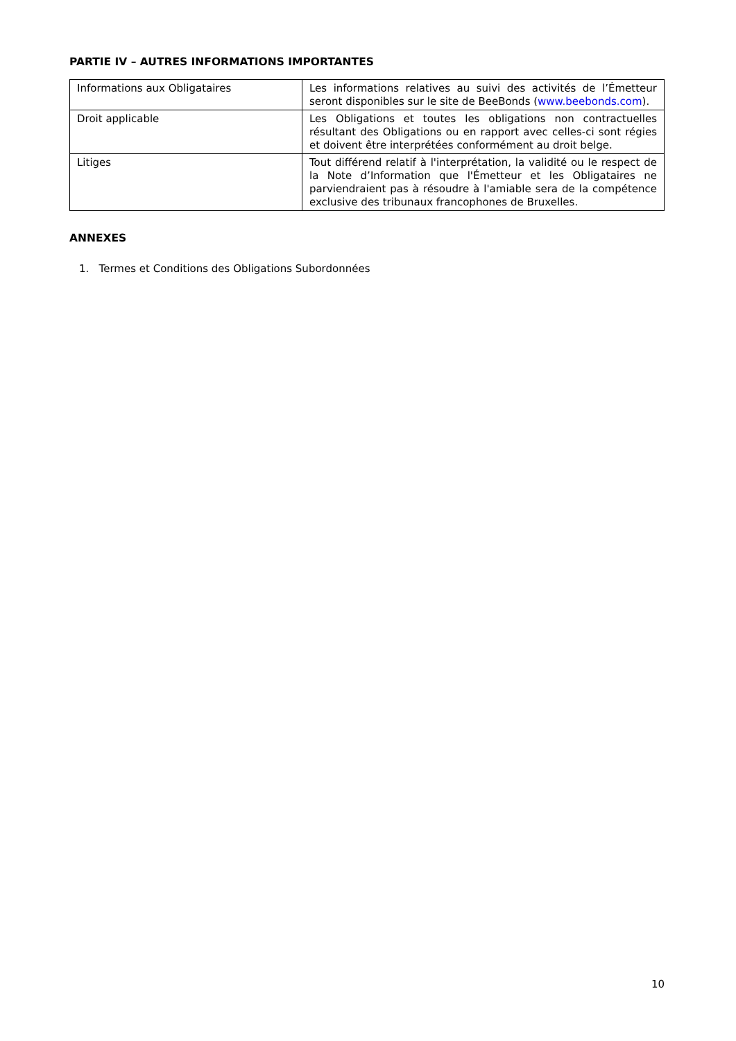PARTIE IV – AUTRES INFORMATIONS IMPORTANTES
| Informations aux Obligataires | Les informations relatives au suivi des activités de l’Émetteur seront disponibles sur le site de BeeBonds ( www.beebonds.com ). |
| Droit applicable | Les Obligations et toutes les obligations non contractuelles résultant des Obligations ou en rapport avec celles-ci sont régies et doivent être interprétées conformément au droit belge. |
| Litiges | Tout différend relatif à l'interprétation, la validité ou le respect de la Note d’Information que l'Émetteur et les Obligataires ne parviendraient pas à résoudre à l'amiable sera de la compétence exclusive des tribunaux francophones de Bruxelles. |
ANNEXES
1. Termes et Conditions des Obligations Subordonnées
10